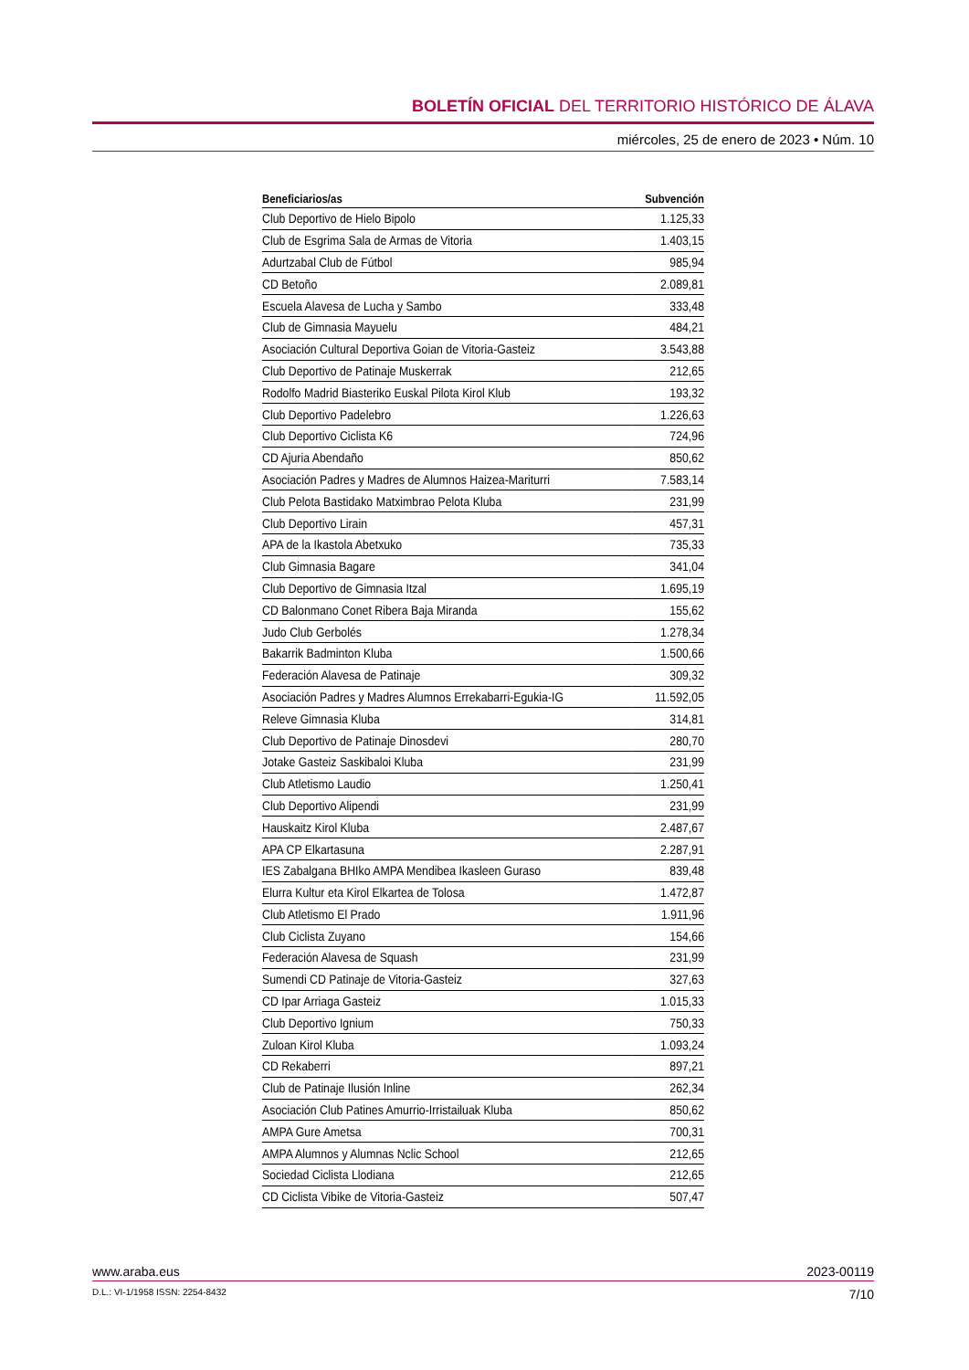BOLETÍN OFICIAL DEL TERRITORIO HISTÓRICO DE ÁLAVA
miércoles, 25 de enero de 2023 • Núm. 10
| Beneficiarios/as | Subvención |
| --- | --- |
| Club Deportivo de Hielo Bipolo | 1.125,33 |
| Club de Esgrima Sala de Armas de Vitoria | 1.403,15 |
| Adurtzabal Club de Fútbol | 985,94 |
| CD Betoño | 2.089,81 |
| Escuela Alavesa de Lucha y Sambo | 333,48 |
| Club de Gimnasia Mayuelu | 484,21 |
| Asociación Cultural Deportiva Goian de Vitoria-Gasteiz | 3.543,88 |
| Club Deportivo de Patinaje Muskerrak | 212,65 |
| Rodolfo Madrid Biasteriko Euskal Pilota Kirol Klub | 193,32 |
| Club Deportivo Padelebro | 1.226,63 |
| Club Deportivo Ciclista K6 | 724,96 |
| CD Ajuria Abendaño | 850,62 |
| Asociación Padres y Madres de Alumnos Haizea-Mariturri | 7.583,14 |
| Club Pelota Bastidako Matximbrao Pelota Kluba | 231,99 |
| Club Deportivo Lirain | 457,31 |
| APA de la Ikastola Abetxuko | 735,33 |
| Club Gimnasia Bagare | 341,04 |
| Club Deportivo de Gimnasia Itzal | 1.695,19 |
| CD Balonmano Conet Ribera Baja Miranda | 155,62 |
| Judo Club Gerbolés | 1.278,34 |
| Bakarrik Badminton Kluba | 1.500,66 |
| Federación Alavesa de Patinaje | 309,32 |
| Asociación Padres y Madres Alumnos Errekabarri-Egukia-IG | 11.592,05 |
| Releve Gimnasia Kluba | 314,81 |
| Club Deportivo de Patinaje Dinosdevi | 280,70 |
| Jotake Gasteiz Saskibaloi Kluba | 231,99 |
| Club Atletismo Laudio | 1.250,41 |
| Club Deportivo Alipendi | 231,99 |
| Hauskaitz Kirol Kluba | 2.487,67 |
| APA CP Elkartasuna | 2.287,91 |
| IES Zabalgana BHIko AMPA Mendibea Ikasleen Guraso | 839,48 |
| Elurra Kultur eta Kirol Elkartea de Tolosa | 1.472,87 |
| Club Atletismo El Prado | 1.911,96 |
| Club Ciclista Zuyano | 154,66 |
| Federación Alavesa de Squash | 231,99 |
| Sumendi CD Patinaje de Vitoria-Gasteiz | 327,63 |
| CD Ipar Arriaga Gasteiz | 1.015,33 |
| Club Deportivo Ignium | 750,33 |
| Zuloan Kirol Kluba | 1.093,24 |
| CD Rekaberri | 897,21 |
| Club de Patinaje Ilusión Inline | 262,34 |
| Asociación Club Patines Amurrio-Irristailuak Kluba | 850,62 |
| AMPA Gure Ametsa | 700,31 |
| AMPA Alumnos y Alumnas Nclic School | 212,65 |
| Sociedad Ciclista Llodiana | 212,65 |
| CD Ciclista Vibike de Vitoria-Gasteiz | 507,47 |
www.araba.eus 2023-00119
D.L.: VI-1/1958 ISSN: 2254-8432 7/10